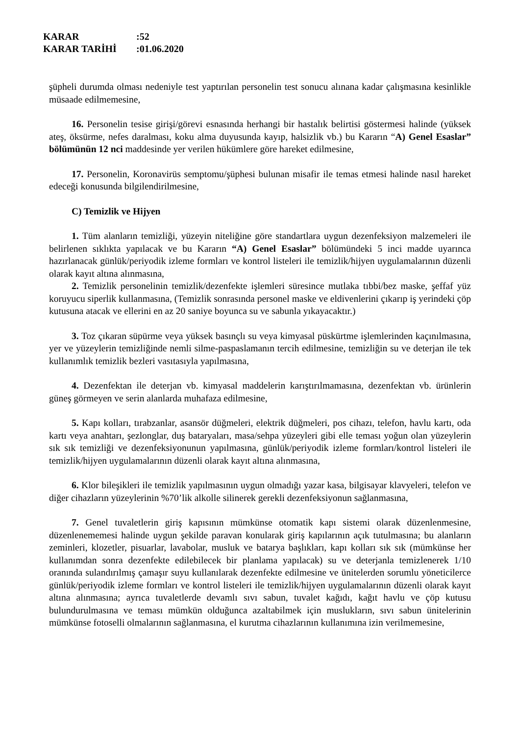KARAR:52
KARAR TARİHİ:01.06.2020
şüpheli durumda olması nedeniyle test yaptırılan personelin test sonucu alınana kadar çalışmasına kesinlikle müsaade edilmemesine,
16. Personelin tesise girişi/görevi esnasında herhangi bir hastalık belirtisi göstermesi halinde (yüksek ateş, öksürme, nefes daralması, koku alma duyusunda kayıp, halsizlik vb.) bu Kararın “A) Genel Esaslar” bölümünün 12 nci maddesinde yer verilen hükümlere göre hareket edilmesine,
17. Personelin, Koronavirüs semptomu/şüphesi bulunan misafir ile temas etmesi halinde nasıl hareket edeceği konusunda bilgilendirilmesine,
C) Temizlik ve Hijyen
1. Tüm alanların temizliği, yüzeyin niteliğine göre standartlara uygun dezenfeksiyon malzemeleri ile belirlenen sıklıkta yapılacak ve bu Kararın “A) Genel Esaslar” bölümündeki 5 inci madde uyarınca hazırlanacak günlük/periyodik izleme formları ve kontrol listeleri ile temizlik/hijyen uygulamalarının düzenli olarak kayıt altına alınmasına,
2. Temizlik personelinin temizlik/dezenfekte işlemleri süresince mutlaka tıbbi/bez maske, şeffaf yüz koruyucu siperlik kullanmasına, (Temizlik sonrasında personel maske ve eldivenlerini çıkarıp iş yerindeki çöp kutusuna atacak ve ellerini en az 20 saniye boyunca su ve sabunla yıkayacaktır.)
3. Toz çıkaran süpürme veya yüksek basınçlı su veya kimyasal püskürtme işlemlerinden kaçınılmasına, yer ve yüzeylerin temizliğinde nemli silme-paspaslamanın tercih edilmesine, temizliğin su ve deterjan ile tek kullanımlık temizlik bezleri vasıtasıyla yapılmasına,
4. Dezenfektan ile deterjan vb. kimyasal maddelerin karıştırılmamasına, dezenfektan vb. ürünlerin güneş görmeyen ve serin alanlarda muhafaza edilmesine,
5. Kapı kolları, tırabzanlar, asansör düğmeleri, elektrik düğmeleri, pos cihazı, telefon, havlu kartı, oda kartı veya anahtarı, şezlonglar, duş bataryaları, masa/sehpa yüzeyleri gibi elle teması yoğun olan yüzeylerin sık sık temizliği ve dezenfeksiyonunun yapılmasına, günlük/periyodik izleme formları/kontrol listeleri ile temizlik/hijyen uygulamalarının düzenli olarak kayıt altına alınmasına,
6. Klor bileşikleri ile temizlik yapılmasının uygun olmadığı yazar kasa, bilgisayar klavyeleri, telefon ve diğer cihazların yüzeylerinin %70’lik alkolle silinerek gerekli dezenfeksiyonun sağlanmasına,
7. Genel tuvaletlerin giriş kapısının mümkünse otomatik kapı sistemi olarak düzenlenmesine, düzenlenememesi halinde uygun şekilde paravan konularak giriş kapılarının açık tutulmasına; bu alanların zeminleri, klozetler, pisuarlar, lavabolar, musluk ve batarya başlıkları, kapı kolları sık sık (mümkünse her kullanımdan sonra dezenfekte edilebilecek bir planlama yapılacak) su ve deterjanla temizlenerek 1/10 oranında sulandırılmış çamaşır suyu kullanılarak dezenfekte edilmesine ve ünitelerden sorumlu yöneticilerce günlük/periyodik izleme formları ve kontrol listeleri ile temizlik/hijyen uygulamalarının düzenli olarak kayıt altına alınmasına; ayrıca tuvaletlerde devamlı sıvı sabun, tuvalet kağıdı, kağıt havlu ve çöp kutusu bulundurulmasına ve teması mümkün olduğunca azaltabilmek için muslukların, sıvı sabun ünitelerinin mümkünse fotoselli olmalarının sağlanmasına, el kurutma cihazlarının kullanımına izin verilmemesine,